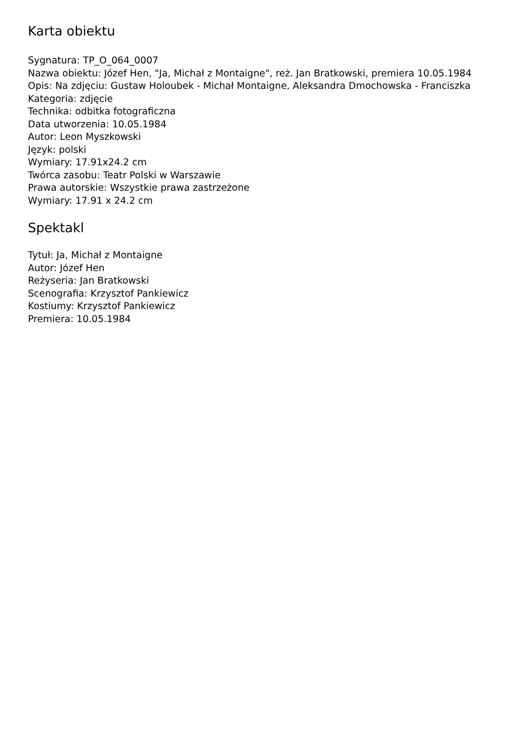Karta obiektu
Sygnatura: TP_O_064_0007
Nazwa obiektu: Józef Hen, "Ja, Michał z Montaigne", reż. Jan Bratkowski, premiera 10.05.1984
Opis: Na zdjęciu: Gustaw Holoubek - Michał Montaigne, Aleksandra Dmochowska - Franciszka
Kategoria: zdjęcie
Technika: odbitka fotograficzna
Data utworzenia: 10.05.1984
Autor: Leon Myszkowski
Język: polski
Wymiary: 17.91x24.2 cm
Twórca zasobu: Teatr Polski w Warszawie
Prawa autorskie: Wszystkie prawa zastrzeżone
Wymiary: 17.91 x 24.2 cm
Spektakl
Tytuł: Ja, Michał z Montaigne
Autor: Józef Hen
Reżyseria: Jan Bratkowski
Scenografia: Krzysztof Pankiewicz
Kostiumy: Krzysztof Pankiewicz
Premiera: 10.05.1984